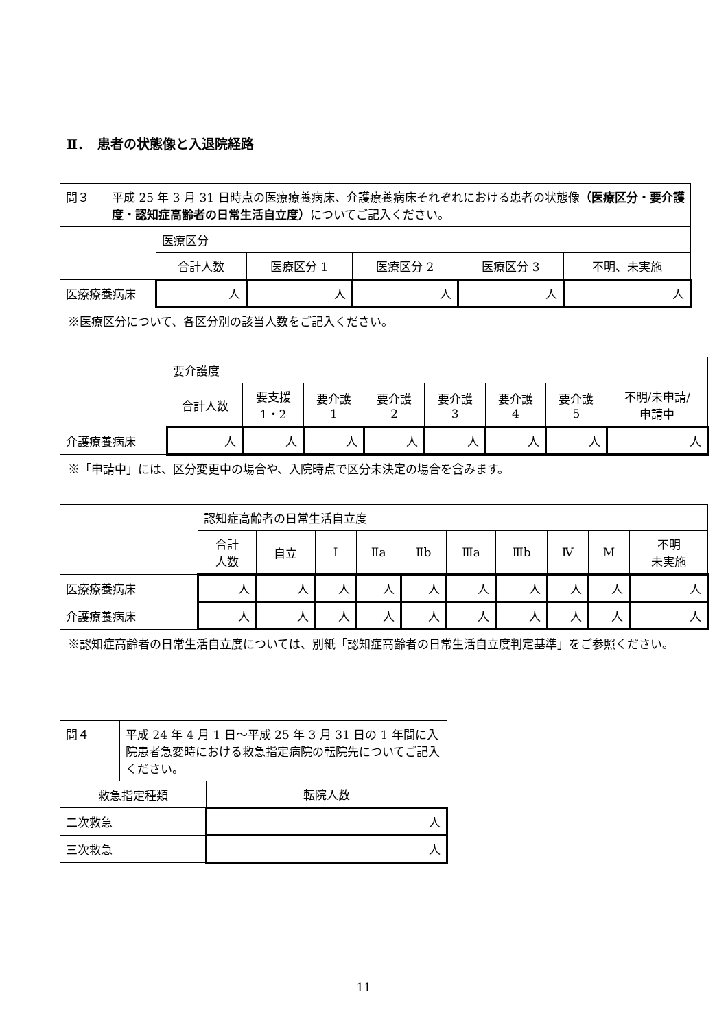Ⅱ．　患者の状態像と入退院経路
| 問３ | 平成 25 年 3 月 31 日時点の医療療養病床、介護療養病床それぞれにおける患者の状態像 （医療区分・要介護度・認知症高齢者の日常生活自立度） についてご記入ください。 | | | | | |
| | | 医療区分 | | | | |
| | | 合計人数 | 医療区分 1 | 医療区分 2 | 医療区分 3 | 不明、未実施 |
| 医療療養病床 | | 人 | 人 | 人 | 人 | 人 |
※医療区分について、各区分別の該当人数をご記入ください。
| | 要介護度 | | | | | | | |
| --- | --- | --- | --- | --- | --- | --- | --- | --- |
| | 合計人数 | 要支援 1・2 | 要介護 1 | 要介護 2 | 要介護 3 | 要介護 4 | 要介護 5 | 不明/未申請/ 申請中 |
| 介護療養病床 | 人 | 人 | 人 | 人 | 人 | 人 | 人 | 人 |
※「申請中」には、区分変更中の場合や、入院時点で区分未決定の場合を含みます。
| | 認知症高齢者の日常生活自立度 | | | | | | | | | |
| --- | --- | --- | --- | --- | --- | --- | --- | --- | --- | --- |
| | 合計 人数 | 自立 | Ⅰ | Ⅱa | Ⅱb | Ⅲa | Ⅲb | Ⅳ | M | 不明 未実施 |
| 医療療養病床 | 人 | 人 | 人 | 人 | 人 | 人 | 人 | 人 | 人 | 人 |
| 介護療養病床 | 人 | 人 | 人 | 人 | 人 | 人 | 人 | 人 | 人 | 人 |
※認知症高齢者の日常生活自立度については、別紙「認知症高齢者の日常生活自立度判定基準」をご参照ください。
| 問４ | 平成 24 年 4 月 1 日～平成 25 年 3 月 31 日の 1 年間に入院患者急変時における救急指定病院の転院先についてご記入ください。 | |
| 救急指定種類 | | 転院人数 |
| 二次救急 | | 人 |
| 三次救急 | | 人 |
11